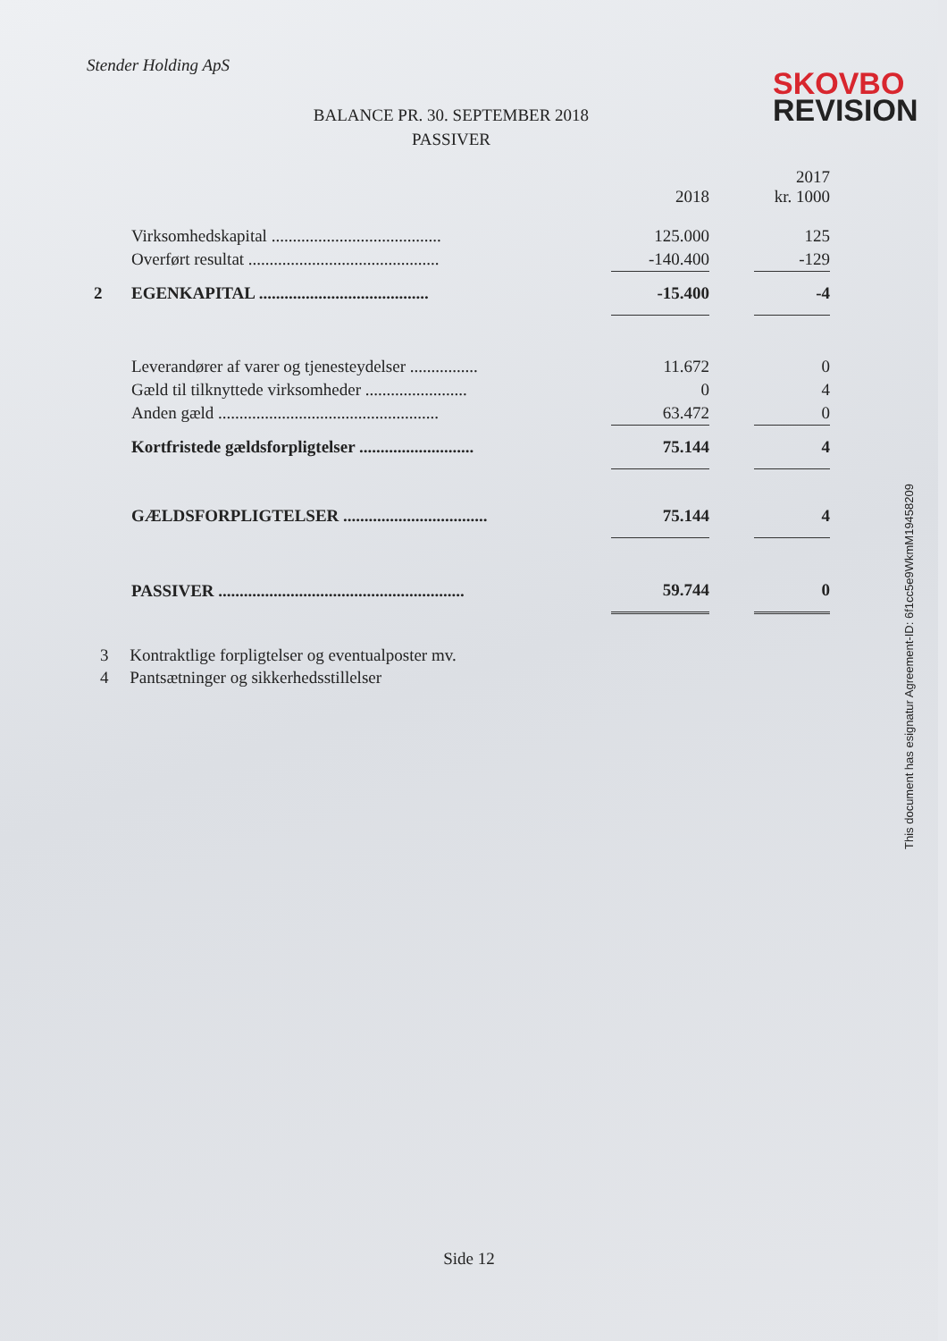Stender Holding ApS
SKOVBO
REVISION
BALANCE PR. 30. SEPTEMBER 2018
PASSIVER
| | | 2018 | | 2017 kr. 1000 |
| | Virksomhedskapital ........................................ | 125.000 | | 125 |
| | Overført resultat ............................................. | -140.400 | | -129 |
| 2 | EGENKAPITAL ........................................ | -15.400 | | -4 |
| | Leverandører af varer og tjenesteydelser ................ | 11.672 | | 0 |
| | Gæld til tilknyttede virksomheder ........................ | 0 | | 4 |
| | Anden gæld .................................................... | 63.472 | | 0 |
| | Kortfristede gældsforpligtelser ........................... | 75.144 | | 4 |
| | GÆLDSFORPLIGTELSER .................................. | 75.144 | | 4 |
| | PASSIVER .......................................................... | 59.744 | | 0 |
3 Kontraktlige forpligtelser og eventualposter mv.
4 Pantsætninger og sikkerhedsstillelser
Side 12
This document has esignatur Agreement-ID: 6f1cc5e9WkmM19458209